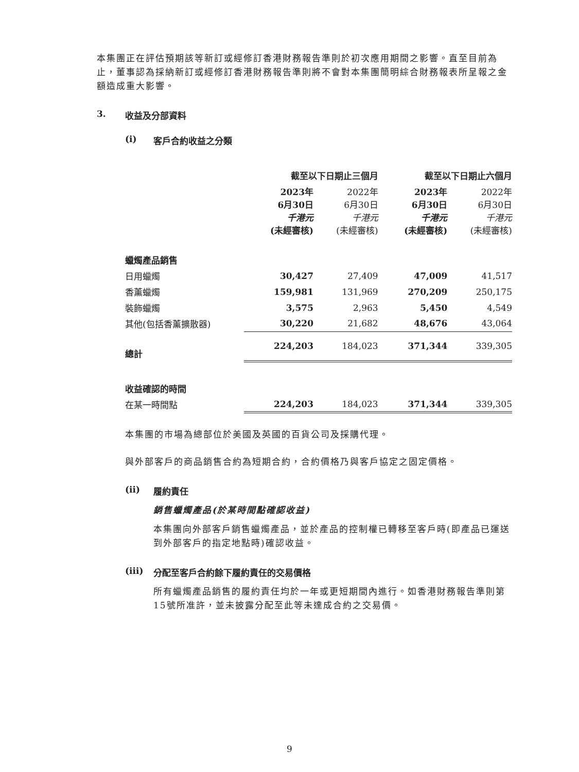本集團正在評估預期該等新訂或經修訂香港財務報告準則於初次應用期間之影響。直至目前為止，董事認為採納新訂或經修訂香港財務報告準則將不會對本集團簡明綜合財務報表所呈報之金額造成重大影響。
3. 收益及分部資料
(i) 客戶合約收益之分類
| | 截至以下日期止三個月 | | 截至以下日期止六個月 | |
| --- | --- | --- | --- | --- |
| | 2023年 6月30日 千港元 (未經審核) | 2022年 6月30日 千港元 (未經審核) | 2023年 6月30日 千港元 (未經審核) | 2022年 6月30日 千港元 (未經審核) |
| 蠟燭產品銷售 | | | | |
| 日用蠟燭 | 30,427 | 27,409 | 47,009 | 41,517 |
| 香薰蠟燭 | 159,981 | 131,969 | 270,209 | 250,175 |
| 裝飾蠟燭 | 3,575 | 2,963 | 5,450 | 4,549 |
| 其他(包括香薰擴散器) | 30,220 | 21,682 | 48,676 | 43,064 |
| 總計 | 224,203 | 184,023 | 371,344 | 339,305 |
| 收益確認的時間 | | | | |
| 在某一時間點 | 224,203 | 184,023 | 371,344 | 339,305 |
本集團的市場為總部位於美國及英國的百貨公司及採購代理。
與外部客戶的商品銷售合約為短期合約，合約價格乃與客戶協定之固定價格。
(ii) 履約責任
銷售蠟燭產品(於某時間點確認收益)
本集團向外部客戶銷售蠟燭產品，並於產品的控制權已轉移至客戶時(即產品已運送到外部客戶的指定地點時)確認收益。
(iii) 分配至客戶合約餘下履約責任的交易價格
所有蠟燭產品銷售的履約責任均於一年或更短期間內進行。如香港財務報告準則第15號所准許，並未披露分配至此等未達成合約之交易價。
9